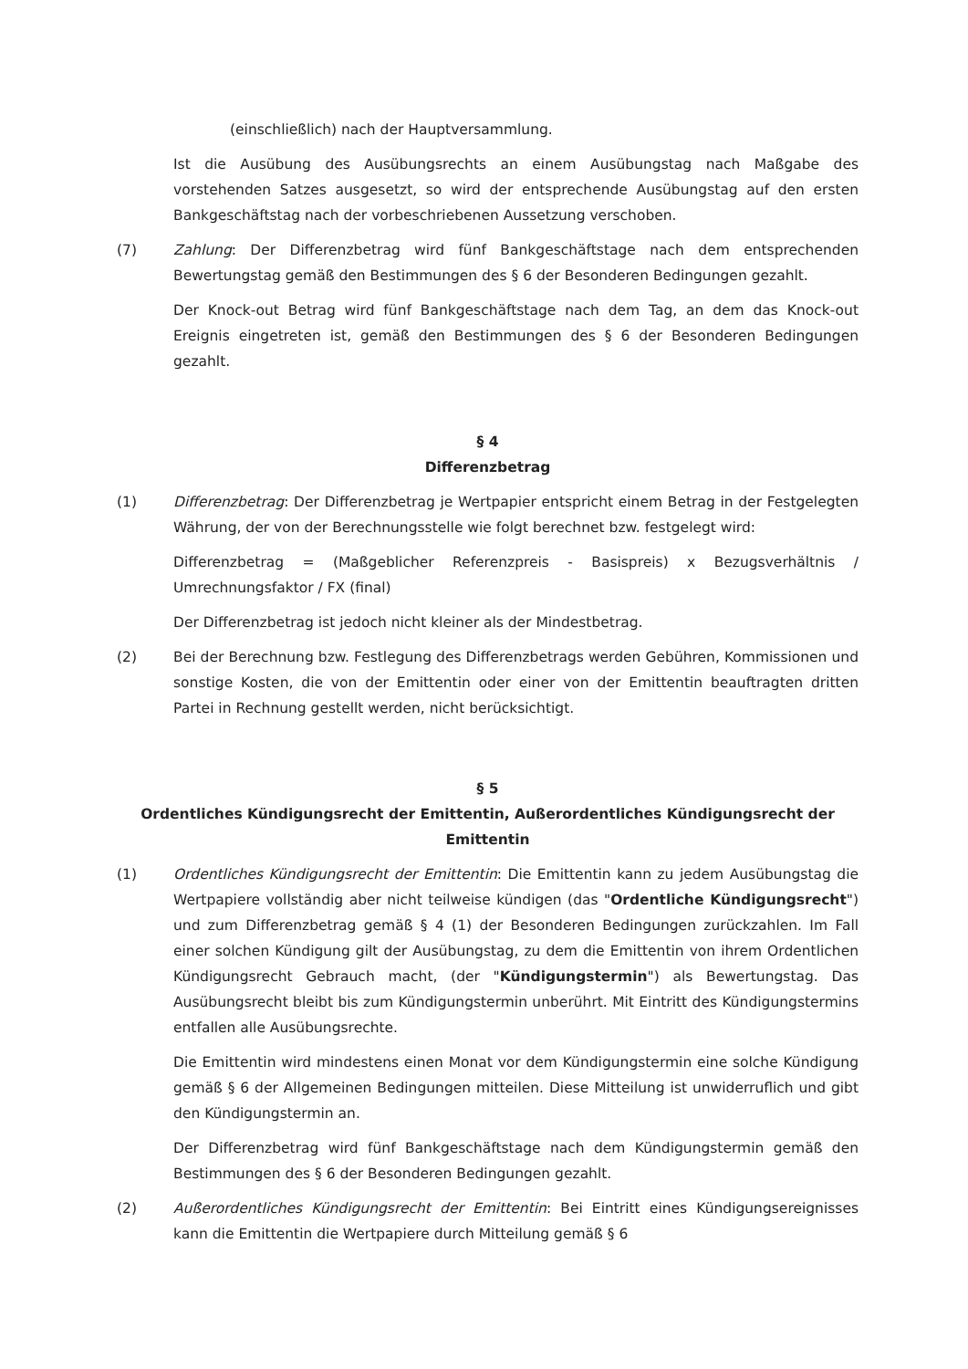(einschließlich) nach der Hauptversammlung.
Ist die Ausübung des Ausübungsrechts an einem Ausübungstag nach Maßgabe des vorstehenden Satzes ausgesetzt, so wird der entsprechende Ausübungstag auf den ersten Bankgeschäftstag nach der vorbeschriebenen Aussetzung verschoben.
(7) Zahlung: Der Differenzbetrag wird fünf Bankgeschäftstage nach dem entsprechenden Bewertungstag gemäß den Bestimmungen des § 6 der Besonderen Bedingungen gezahlt.
Der Knock-out Betrag wird fünf Bankgeschäftstage nach dem Tag, an dem das Knock-out Ereignis eingetreten ist, gemäß den Bestimmungen des § 6 der Besonderen Bedingungen gezahlt.
§ 4
Differenzbetrag
(1) Differenzbetrag: Der Differenzbetrag je Wertpapier entspricht einem Betrag in der Festgelegten Währung, der von der Berechnungsstelle wie folgt berechnet bzw. festgelegt wird:
Differenzbetrag = (Maßgeblicher Referenzpreis - Basispreis) x Bezugsverhältnis / Umrechnungsfaktor / FX (final)
Der Differenzbetrag ist jedoch nicht kleiner als der Mindestbetrag.
(2) Bei der Berechnung bzw. Festlegung des Differenzbetrags werden Gebühren, Kommissionen und sonstige Kosten, die von der Emittentin oder einer von der Emittentin beauftragten dritten Partei in Rechnung gestellt werden, nicht berücksichtigt.
§ 5
Ordentliches Kündigungsrecht der Emittentin, Außerordentliches Kündigungsrecht der Emittentin
(1) Ordentliches Kündigungsrecht der Emittentin: Die Emittentin kann zu jedem Ausübungstag die Wertpapiere vollständig aber nicht teilweise kündigen (das "Ordentliche Kündigungsrecht") und zum Differenzbetrag gemäß § 4 (1) der Besonderen Bedingungen zurückzahlen. Im Fall einer solchen Kündigung gilt der Ausübungstag, zu dem die Emittentin von ihrem Ordentlichen Kündigungsrecht Gebrauch macht, (der "Kündigungstermin") als Bewertungstag. Das Ausübungsrecht bleibt bis zum Kündigungstermin unberührt. Mit Eintritt des Kündigungstermins entfallen alle Ausübungsrechte.
Die Emittentin wird mindestens einen Monat vor dem Kündigungstermin eine solche Kündigung gemäß § 6 der Allgemeinen Bedingungen mitteilen. Diese Mitteilung ist unwiderruflich und gibt den Kündigungstermin an.
Der Differenzbetrag wird fünf Bankgeschäftstage nach dem Kündigungstermin gemäß den Bestimmungen des § 6 der Besonderen Bedingungen gezahlt.
(2) Außerordentliches Kündigungsrecht der Emittentin: Bei Eintritt eines Kündigungsereignisses kann die Emittentin die Wertpapiere durch Mitteilung gemäß § 6